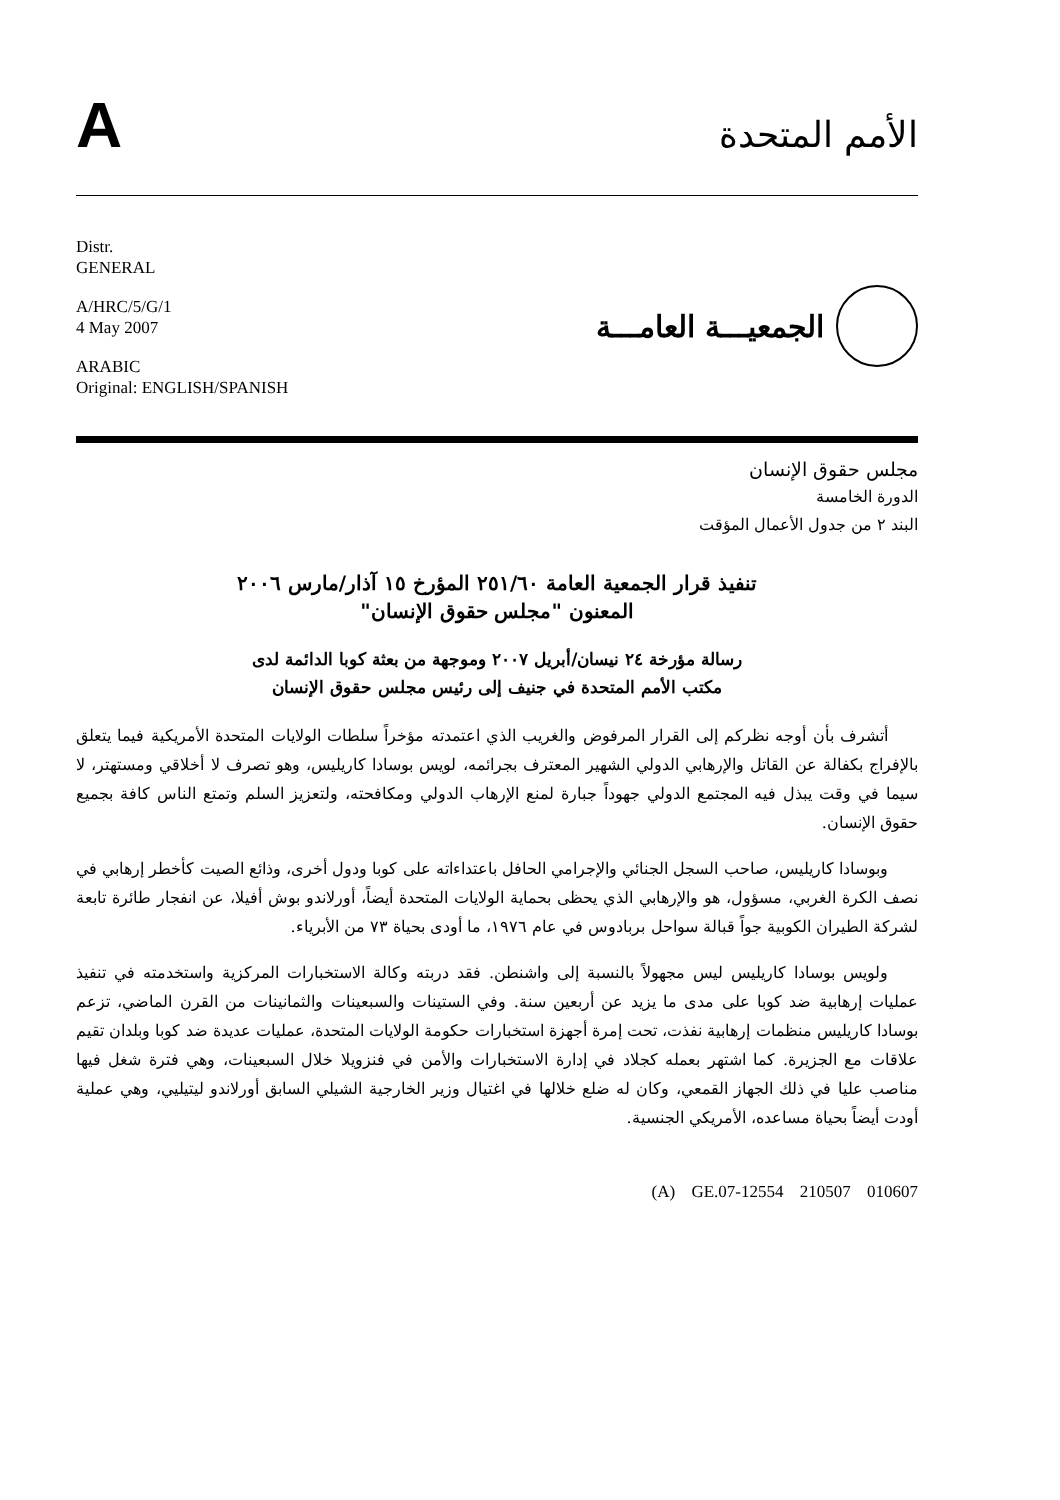A
الأمم المتحدة
Distr.
GENERAL
A/HRC/5/G/1
4 May 2007
ARABIC
Original: ENGLISH/SPANISH
الجمعيـــة العامـــة
مجلس حقوق الإنسان
الدورة الخامسة
البند ٢ من جدول الأعمال المؤقت
تنفيذ قرار الجمعية العامة ٢٥١/٦٠ المؤرخ ١٥ آذار/مارس ٢٠٠٦
المعنون "مجلس حقوق الإنسان"
رسالة مؤرخة ٢٤ نيسان/أبريل ٢٠٠٧ وموجهة من بعثة كوبا الدائمة لدى
مكتب الأمم المتحدة في جنيف إلى رئيس مجلس حقوق الإنسان
أتشرف بأن أوجه نظركم إلى القرار المرفوض والغريب الذي اعتمدته مؤخراً سلطات الولايات المتحدة الأمريكية فيما يتعلق بالإفراج بكفالة عن القاتل والإرهابي الدولي الشهير المعترف بجرائمه، لويس بوسادا كاريليس، وهو تصرف لا أخلاقي ومستهتر، لا سيما في وقت يبذل فيه المجتمع الدولي جهوداً جبارة لمنع الإرهاب الدولي ومكافحته، ولتعزيز السلم وتمتع الناس كافة بجميع حقوق الإنسان.
وبوسادا كاريليس، صاحب السجل الجنائي والإجرامي الحافل باعتداءاته على كوبا ودول أخرى، وذائع الصيت كأخطر إرهابي في نصف الكرة الغربي، مسؤول، هو والإرهابي الذي يحظى بحماية الولايات المتحدة أيضاً، أورلاندو بوش أفيلا، عن انفجار طائرة تابعة لشركة الطيران الكوبية جواً قبالة سواحل بربادوس في عام ١٩٧٦، ما أودى بحياة ٧٣ من الأبرياء.
ولويس بوسادا كاريليس ليس مجهولاً بالنسبة إلى واشنطن. فقد دربته وكالة الاستخبارات المركزية واستخدمته في تنفيذ عمليات إرهابية ضد كوبا على مدى ما يزيد عن أربعين سنة. وفي الستينات والسبعينات والثمانينات من القرن الماضي، تزعم بوسادا كاريليس منظمات إرهابية نفذت، تحت إمرة أجهزة استخبارات حكومة الولايات المتحدة، عمليات عديدة ضد كوبا وبلدان تقيم علاقات مع الجزيرة. كما اشتهر بعمله كجلاد في إدارة الاستخبارات والأمن في فنزويلا خلال السبعينات، وهي فترة شغل فيها مناصب عليا في ذلك الجهاز القمعي، وكان له ضلع خلالها في اغتيال وزير الخارجية الشيلي السابق أورلاندو ليتيليي، وهي عملية أودت أيضاً بحياة مساعده، الأمريكي الجنسية.
(A) GE.07-12554 210507 010607